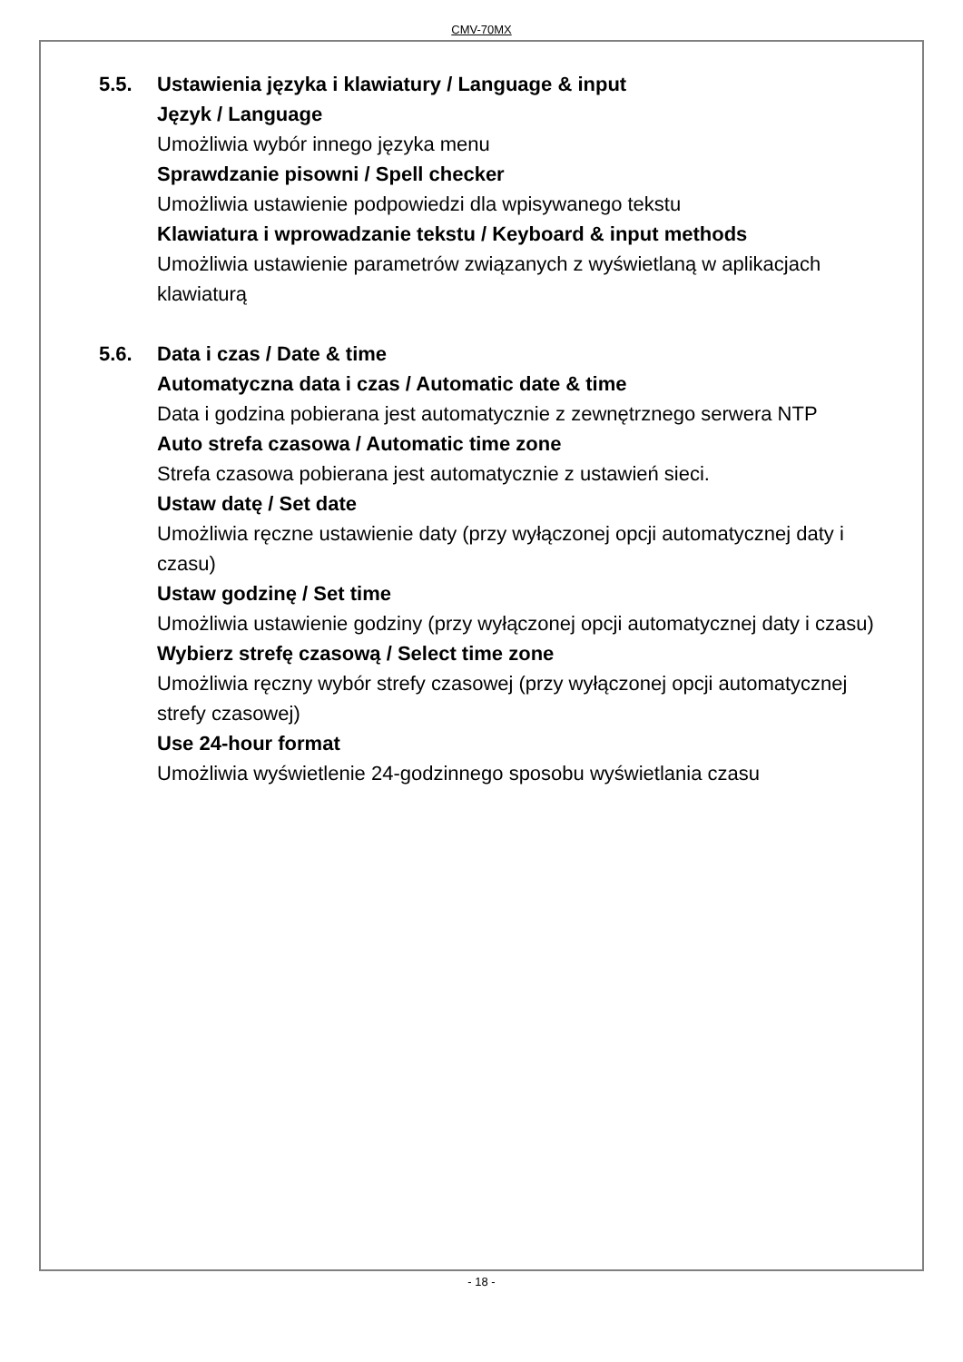CMV-70MX
5.5. Ustawienia języka i klawiatury / Language & input
Język / Language
Umożliwia wybór innego języka menu
Sprawdzanie pisowni / Spell checker
Umożliwia ustawienie podpowiedzi dla wpisywanego tekstu
Klawiatura i wprowadzanie tekstu / Keyboard & input methods
Umożliwia ustawienie parametrów związanych z wyświetlaną w aplikacjach klawiaturą
5.6. Data i czas / Date & time
Automatyczna data i czas / Automatic date & time
Data i godzina pobierana jest automatycznie z zewnętrznego serwera NTP
Auto strefa czasowa / Automatic time zone
Strefa czasowa pobierana jest automatycznie z ustawień sieci.
Ustaw datę / Set date
Umożliwia ręczne ustawienie daty (przy wyłączonej opcji automatycznej daty i czasu)
Ustaw godzinę / Set time
Umożliwia ustawienie godziny (przy wyłączonej opcji automatycznej daty i czasu)
Wybierz strefę czasową / Select time zone
Umożliwia ręczny wybór strefy czasowej (przy wyłączonej opcji automatycznej strefy czasowej)
Use 24-hour format
Umożliwia wyświetlenie 24-godzinnego sposobu wyświetlania czasu
- 18 -